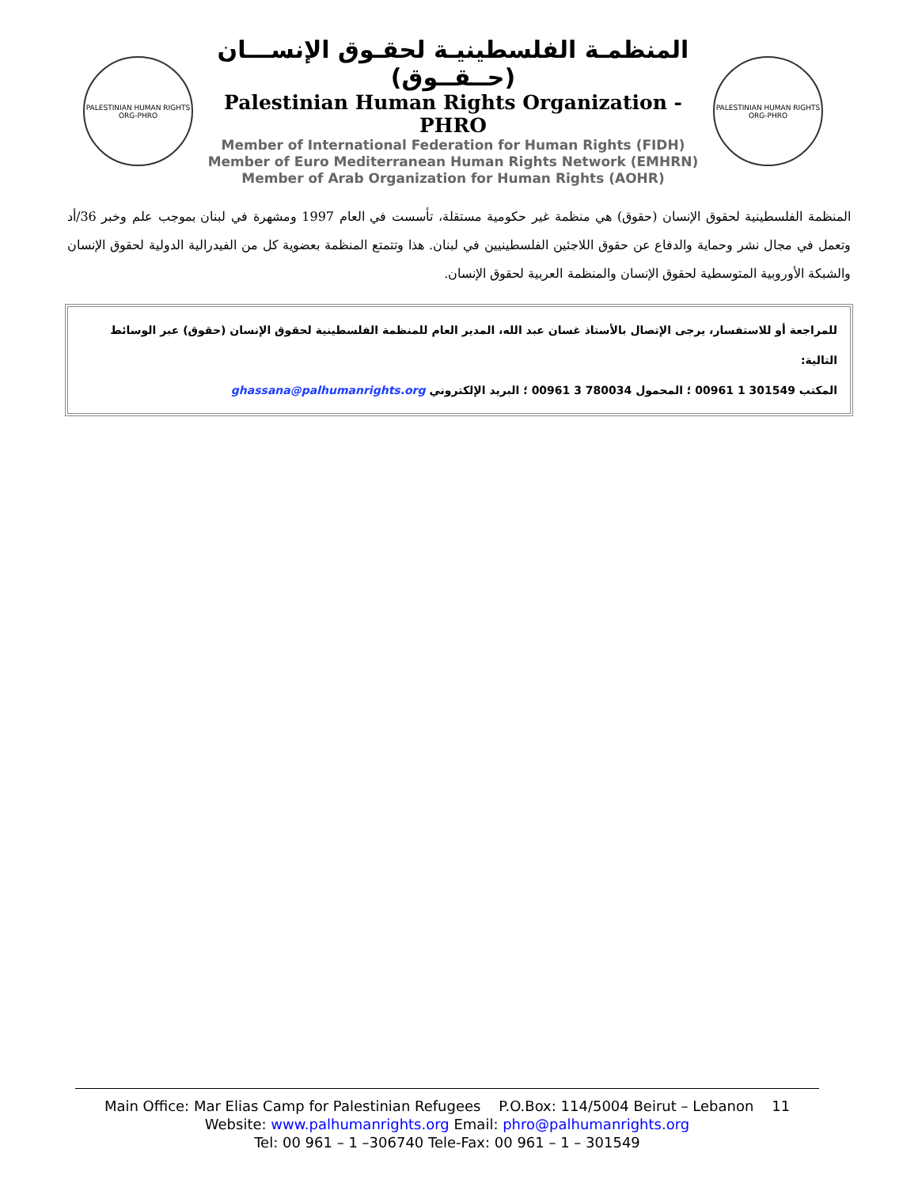PALESTINIAN HUMAN RIGHTS ORG-PHRO
المنظمـة الفلسطينيـة لحقـوق الإنســـان (حــقــوق)
Palestinian Human Rights Organization - PHRO
Member of International Federation for Human Rights (FIDH)
Member of Euro Mediterranean Human Rights Network (EMHRN)
Member of Arab Organization for Human Rights (AOHR)
PALESTINIAN HUMAN RIGHTS ORG-PHRO
المنظمة الفلسطينية لحقوق الإنسان (حقوق) هي منظمة غير حكومية مستقلة، تأسست في العام 1997 ومشهرة في لبنان بموجب علم وخبر 36/أد وتعمل في مجال نشر وحماية والدفاع عن حقوق اللاجئين الفلسطينيين في لبنان. هذا وتتمتع المنظمة بعضوية كل من الفيدرالية الدولية لحقوق الإنسان والشبكة الأوروبية المتوسطية لحقوق الإنسان والمنظمة العربية لحقوق الإنسان.
للمراجعة أو للاستفسار، يرجى الإتصال بالأستاذ غسان عبد الله، المدير العام للمنظمة الفلسطينية لحقوق الإنسان (حقوق) عبر الوسائط التالية:
المكتب 00961 1 301549 ؛ المحمول 00961 3 780034 ؛ البريد الإلكتروني ghassana@palhumanrights.org
Main Office: Mar Elias Camp for Palestinian Refugees P.O.Box: 114/5004 Beirut – Lebanon 11
Website: www.palhumanrights.org Email: phro@palhumanrights.org
Tel: 00 961 – 1 –306740 Tele-Fax: 00 961 – 1 – 301549